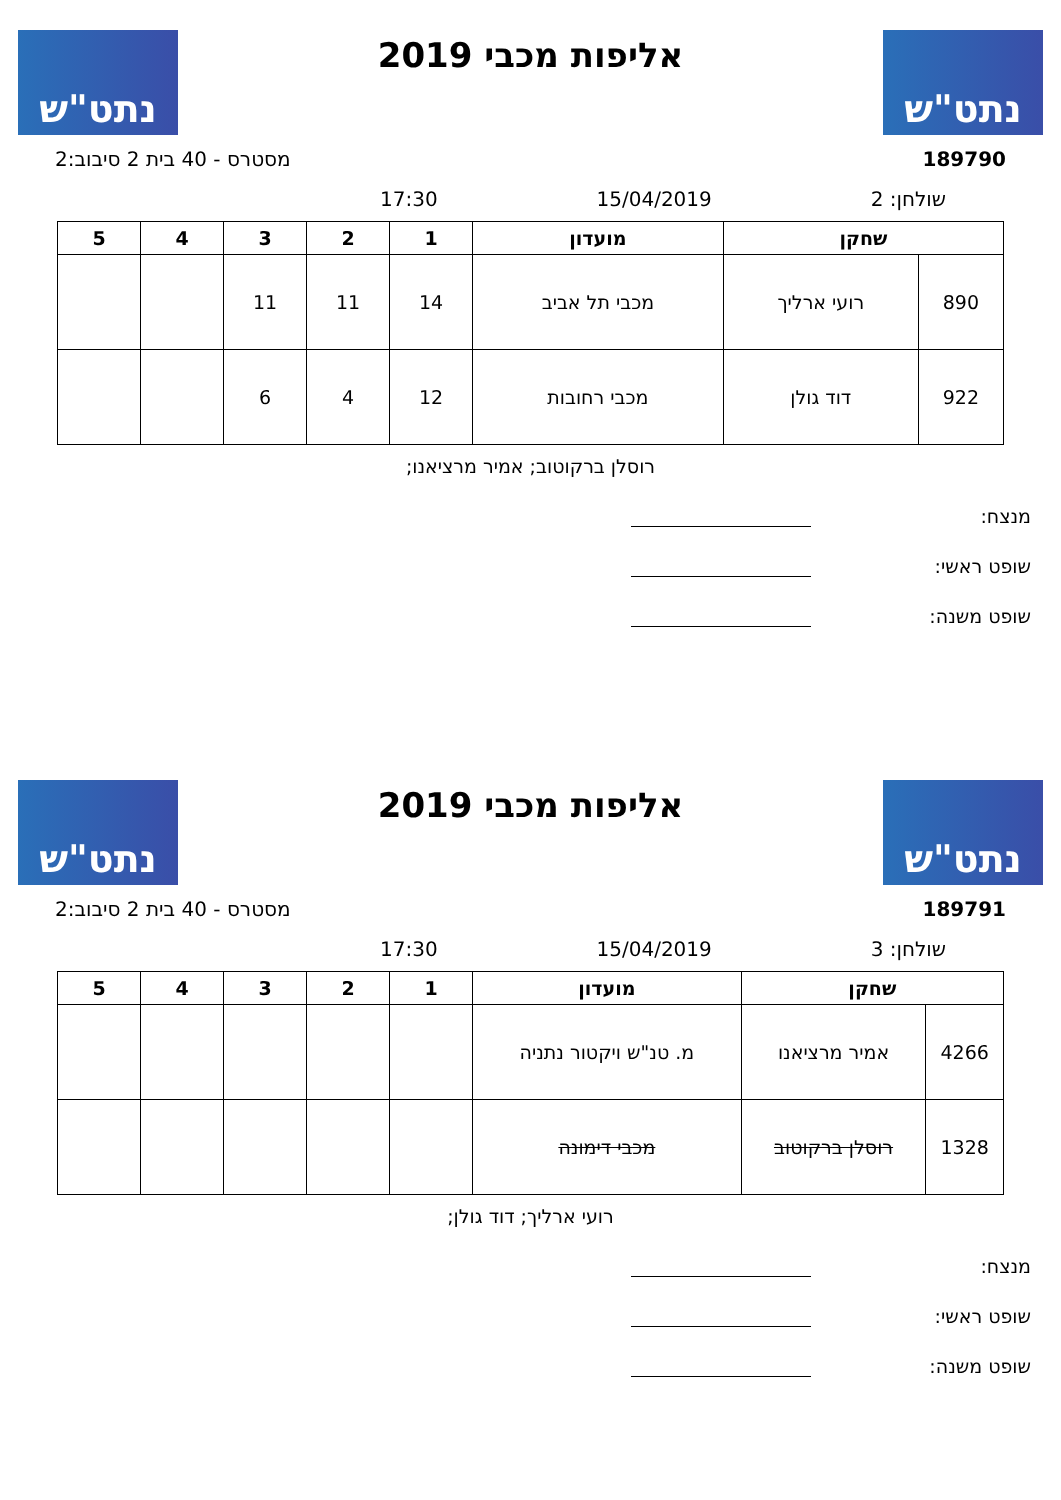נתט"ש
אליפות מכבי 2019
נתט"ש
189790 מסטרס - 40 בית 2 סיבוב:2
שולחן: 2 15/04/2019 17:30
| שחקן | | מועדון | 1 | 2 | 3 | 4 | 5 |
| --- | --- | --- | --- | --- | --- | --- | --- |
| 890 | רועי ארליך | מכבי תל אביב | 14 | 11 | 11 | | |
| 922 | דוד גולן | מכבי רחובות | 12 | 4 | 6 | | |
רוסלן ברקוטוב; אמיר מרציאנו;
מנצח:
שופט ראשי:
שופט משנה:
נתט"ש
אליפות מכבי 2019
נתט"ש
189791 מסטרס - 40 בית 2 סיבוב:2
שולחן: 3 15/04/2019 17:30
| שחקן | | מועדון | 1 | 2 | 3 | 4 | 5 |
| --- | --- | --- | --- | --- | --- | --- | --- |
| 4266 | אמיר מרציאנו | מ. טנ"ש ויקטור נתניה | | | | | |
| 1328 | רוסלן ברקוטוב | מכבי דימונה | | | | | |
רועי ארליך; דוד גולן;
מנצח:
שופט ראשי:
שופט משנה: